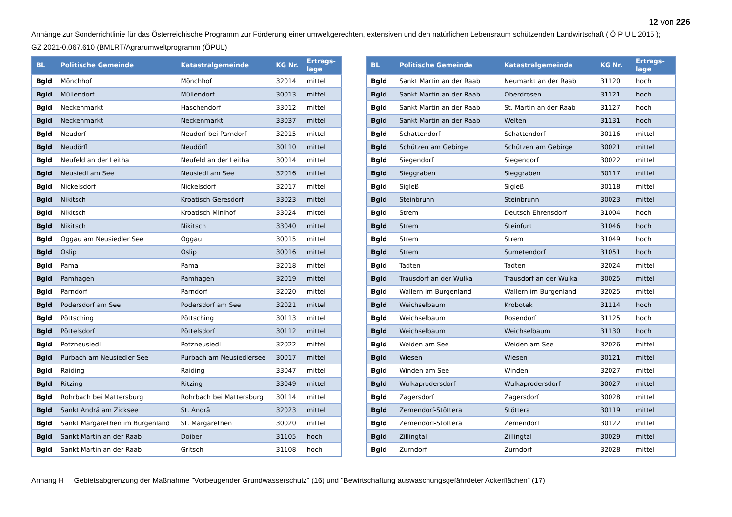12 von 226
Anhänge zur Sonderrichtlinie für das Österreichische Programm zur Förderung einer umweltgerechten, extensiven und den natürlichen Lebensraum schützenden Landwirtschaft ( Ö P U L 2015 );
GZ 2021-0.067.610 (BMLRT/Agrarumweltprogramm (ÖPUL)
| BL | Politische Gemeinde | Katastralgemeinde | KG Nr. | Ertrags- lage |
| --- | --- | --- | --- | --- |
| Bgld | Mönchhof | Mönchhof | 32014 | mittel |
| Bgld | Müllendorf | Müllendorf | 30013 | mittel |
| Bgld | Neckenmarkt | Haschendorf | 33012 | mittel |
| Bgld | Neckenmarkt | Neckenmarkt | 33037 | mittel |
| Bgld | Neudorf | Neudorf bei Parndorf | 32015 | mittel |
| Bgld | Neudörfl | Neudörfl | 30110 | mittel |
| Bgld | Neufeld an der Leitha | Neufeld an der Leitha | 30014 | mittel |
| Bgld | Neusiedl am See | Neusiedl am See | 32016 | mittel |
| Bgld | Nickelsdorf | Nickelsdorf | 32017 | mittel |
| Bgld | Nikitsch | Kroatisch Geresdorf | 33023 | mittel |
| Bgld | Nikitsch | Kroatisch Minihof | 33024 | mittel |
| Bgld | Nikitsch | Nikitsch | 33040 | mittel |
| Bgld | Oggau am Neusiedler See | Oggau | 30015 | mittel |
| Bgld | Oslip | Oslip | 30016 | mittel |
| Bgld | Pama | Pama | 32018 | mittel |
| Bgld | Pamhagen | Pamhagen | 32019 | mittel |
| Bgld | Parndorf | Parndorf | 32020 | mittel |
| Bgld | Podersdorf am See | Podersdorf am See | 32021 | mittel |
| Bgld | Pöttsching | Pöttsching | 30113 | mittel |
| Bgld | Pöttelsdorf | Pöttelsdorf | 30112 | mittel |
| Bgld | Potzneusiedl | Potzneusiedl | 32022 | mittel |
| Bgld | Purbach am Neusiedler See | Purbach am Neusiedlersee | 30017 | mittel |
| Bgld | Raiding | Raiding | 33047 | mittel |
| Bgld | Ritzing | Ritzing | 33049 | mittel |
| Bgld | Rohrbach bei Mattersburg | Rohrbach bei Mattersburg | 30114 | mittel |
| Bgld | Sankt Andrä am Zicksee | St. Andrä | 32023 | mittel |
| Bgld | Sankt Margarethen im Burgenland | St. Margarethen | 30020 | mittel |
| Bgld | Sankt Martin an der Raab | Doiber | 31105 | hoch |
| Bgld | Sankt Martin an der Raab | Gritsch | 31108 | hoch |
| BL | Politische Gemeinde | Katastralgemeinde | KG Nr. | Ertrags- lage |
| --- | --- | --- | --- | --- |
| Bgld | Sankt Martin an der Raab | Neumarkt an der Raab | 31120 | hoch |
| Bgld | Sankt Martin an der Raab | Oberdrosen | 31121 | hoch |
| Bgld | Sankt Martin an der Raab | St. Martin an der Raab | 31127 | hoch |
| Bgld | Sankt Martin an der Raab | Welten | 31131 | hoch |
| Bgld | Schattendorf | Schattendorf | 30116 | mittel |
| Bgld | Schützen am Gebirge | Schützen am Gebirge | 30021 | mittel |
| Bgld | Siegendorf | Siegendorf | 30022 | mittel |
| Bgld | Sieggraben | Sieggraben | 30117 | mittel |
| Bgld | Sigleß | Sigleß | 30118 | mittel |
| Bgld | Steinbrunn | Steinbrunn | 30023 | mittel |
| Bgld | Strem | Deutsch Ehrensdorf | 31004 | hoch |
| Bgld | Strem | Steinfurt | 31046 | hoch |
| Bgld | Strem | Strem | 31049 | hoch |
| Bgld | Strem | Sumetendorf | 31051 | hoch |
| Bgld | Tadten | Tadten | 32024 | mittel |
| Bgld | Trausdorf an der Wulka | Trausdorf an der Wulka | 30025 | mittel |
| Bgld | Wallern im Burgenland | Wallern im Burgenland | 32025 | mittel |
| Bgld | Weichselbaum | Krobotek | 31114 | hoch |
| Bgld | Weichselbaum | Rosendorf | 31125 | hoch |
| Bgld | Weichselbaum | Weichselbaum | 31130 | hoch |
| Bgld | Weiden am See | Weiden am See | 32026 | mittel |
| Bgld | Wiesen | Wiesen | 30121 | mittel |
| Bgld | Winden am See | Winden | 32027 | mittel |
| Bgld | Wulkaprodersdorf | Wulkaprodersdorf | 30027 | mittel |
| Bgld | Zagersdorf | Zagersdorf | 30028 | mittel |
| Bgld | Zemendorf-Stöttera | Stöttera | 30119 | mittel |
| Bgld | Zemendorf-Stöttera | Zemendorf | 30122 | mittel |
| Bgld | Zillingtal | Zillingtal | 30029 | mittel |
| Bgld | Zurndorf | Zurndorf | 32028 | mittel |
Anhang H Gebietsabgrenzung der Maßnahme "Vorbeugender Grundwasserschutz" (16) und "Bewirtschaftung auswaschungsgefährdeter Ackerflächen" (17)